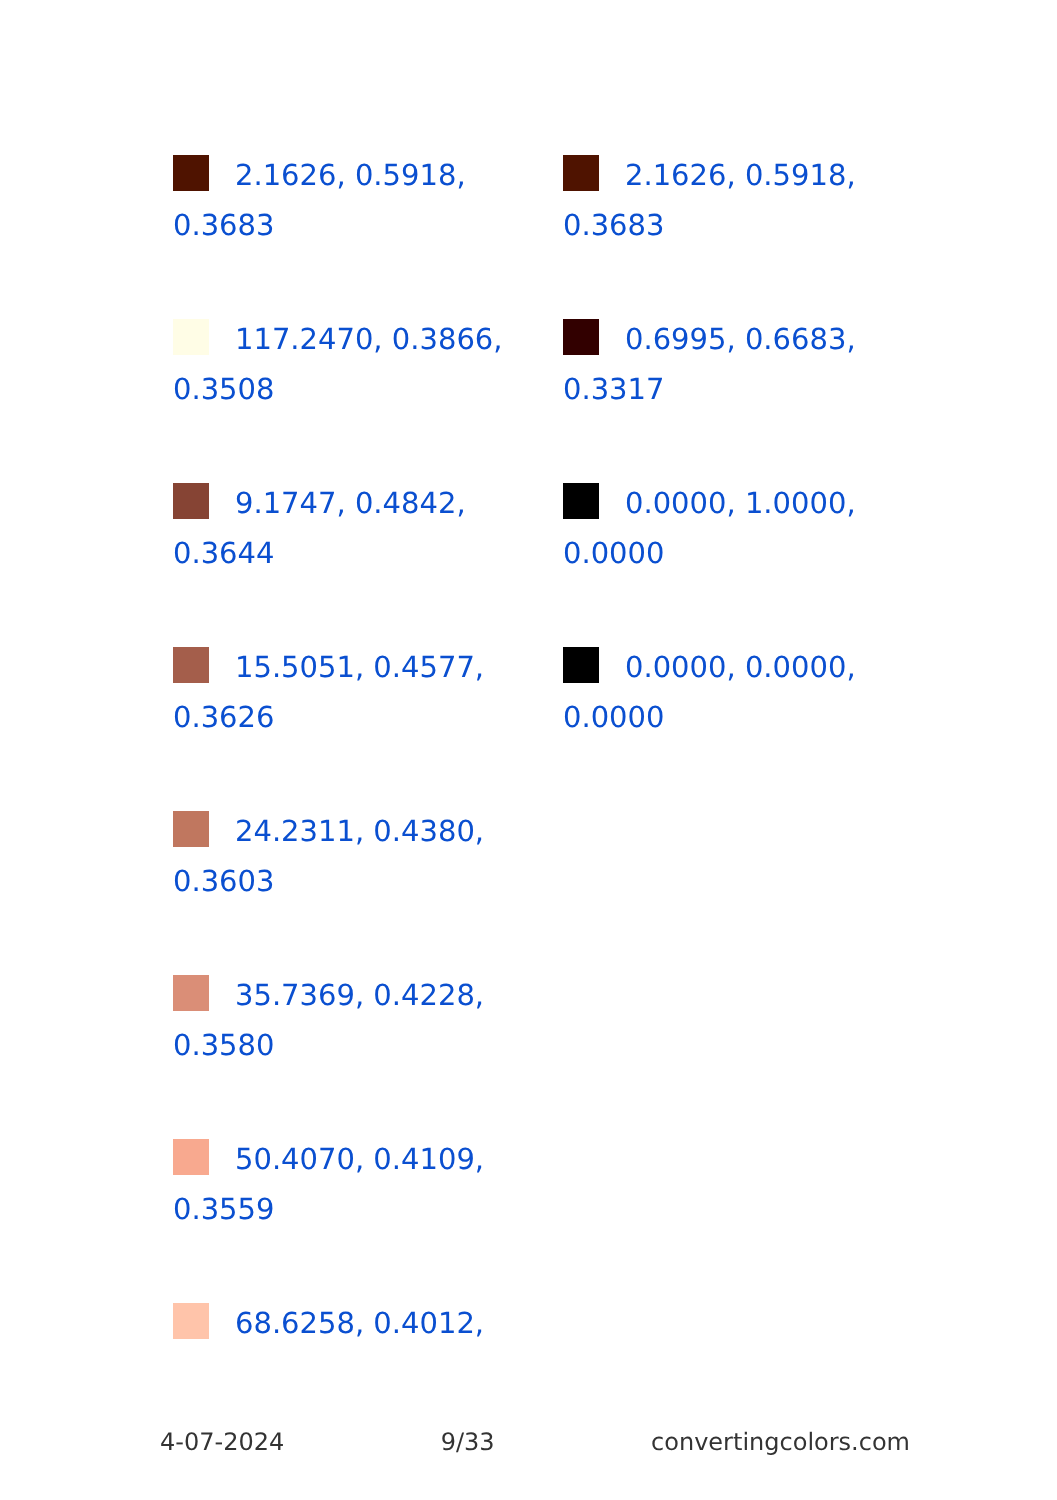2.1626, 0.5918,
0.3683
117.2470, 0.3866,
0.3508
9.1747, 0.4842,
0.3644
15.5051, 0.4577,
0.3626
24.2311, 0.4380,
0.3603
35.7369, 0.4228,
0.3580
50.4070, 0.4109,
0.3559
68.6258, 0.4012,
2.1626, 0.5918,
0.3683
0.6995, 0.6683,
0.3317
0.0000, 1.0000,
0.0000
0.0000, 0.0000,
0.0000
4-07-2024 9/33 convertingcolors.com